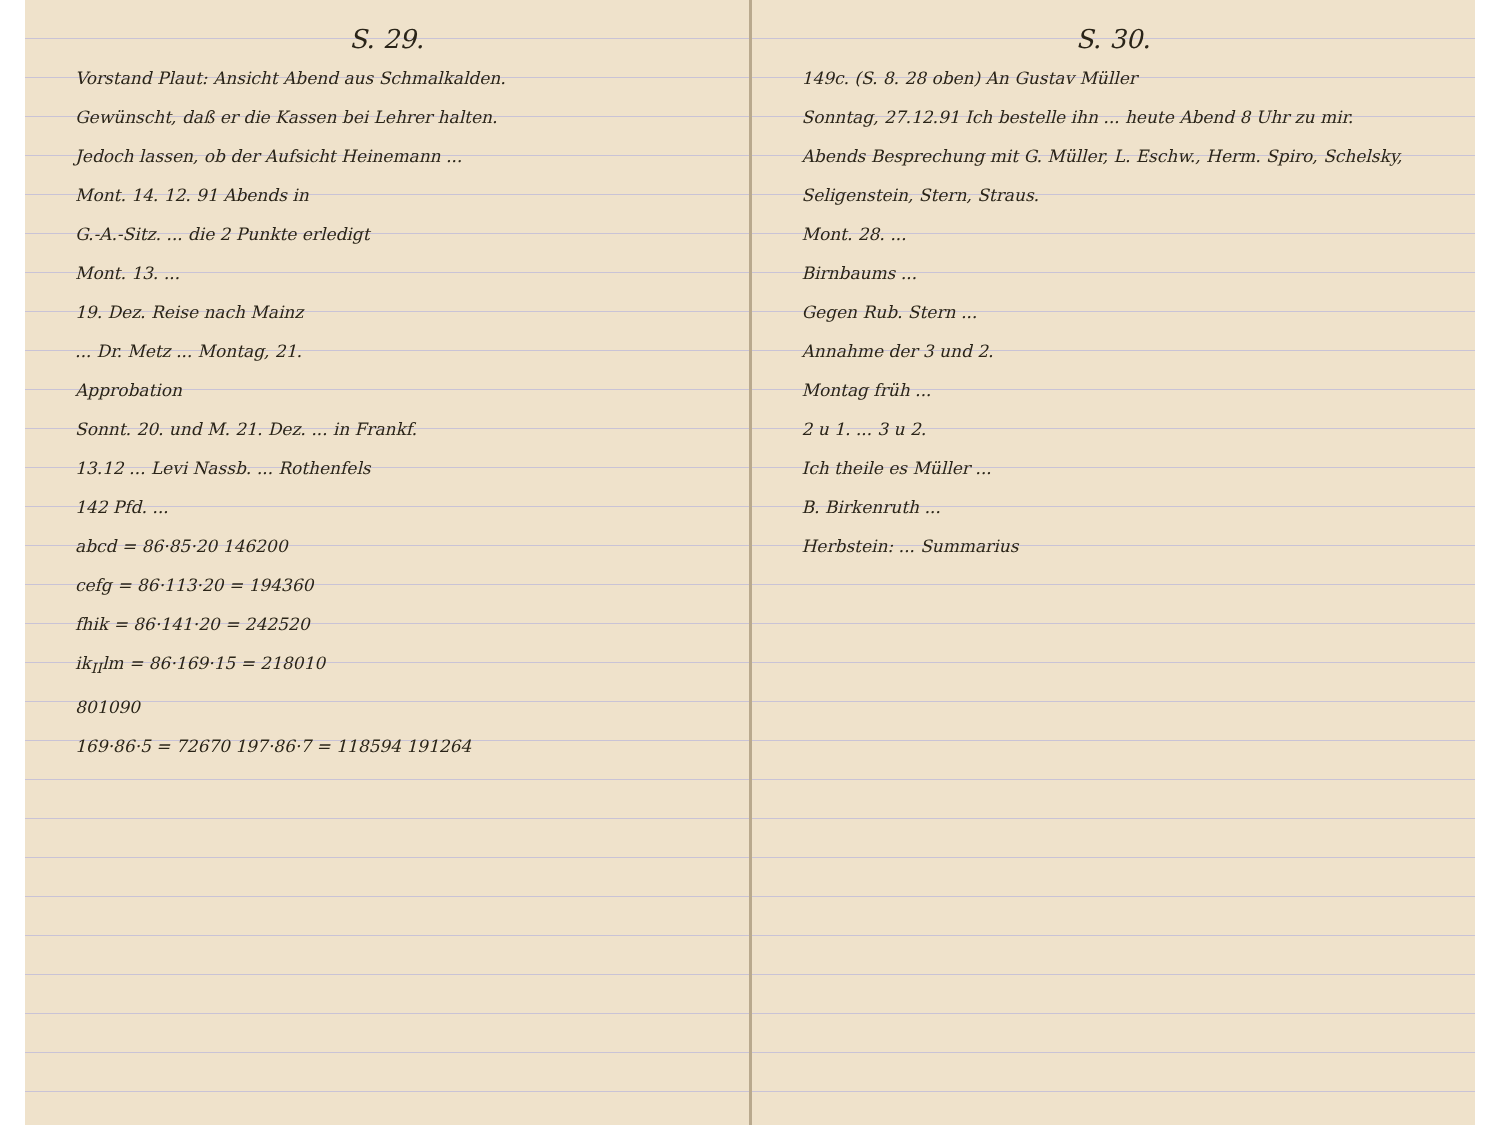S. 29.
Vorstand Plaut: Ansicht Abend aus Schmalkalden.
Gewünscht, daß er die Kassen bei Lehrer halten.
Jedoch lassen, ob der Aufsicht Heinemann ...
Mont. 14. 12. 91 Abends in
G.-A.-Sitz. ... die 2 Punkte erledigt
Mont. 13. ...
19. Dez. Reise nach Mainz
... Dr. Metz ... Montag, 21.
Approbation
Sonnt. 20. und M. 21. Dez. ... in Frankf.
13.12 ... Levi Nassb. ... Rothenfels
142 Pfd. ...
abcd = 86·85·20 146200
cefg = 86·113·20 = 194360
fhik = 86·141·20 = 242520
ik<sub>II</sub>lm = 86·169·15 = 218010
801090
169·86·5 = 72670 197·86·7 = 118594 191264
S. 30.
149c. (S. 8. 28 oben) An Gustav Müller
Sonntag, 27.12.91 Ich bestelle ihn ... heute Abend 8 Uhr zu mir.
Abends Besprechung mit G. Müller, L. Eschw., Herm. Spiro, Schelsky, Seligenstein, Stern, Straus.
Mont. 28. ...
Birnbaums ...
Gegen Rub. Stern ...
Annahme der 3 und 2.
Montag früh ...
2 u 1. ... 3 u 2.
Ich theile es Müller ...
B. Birkenruth ...
Herbstein: ... Summarius